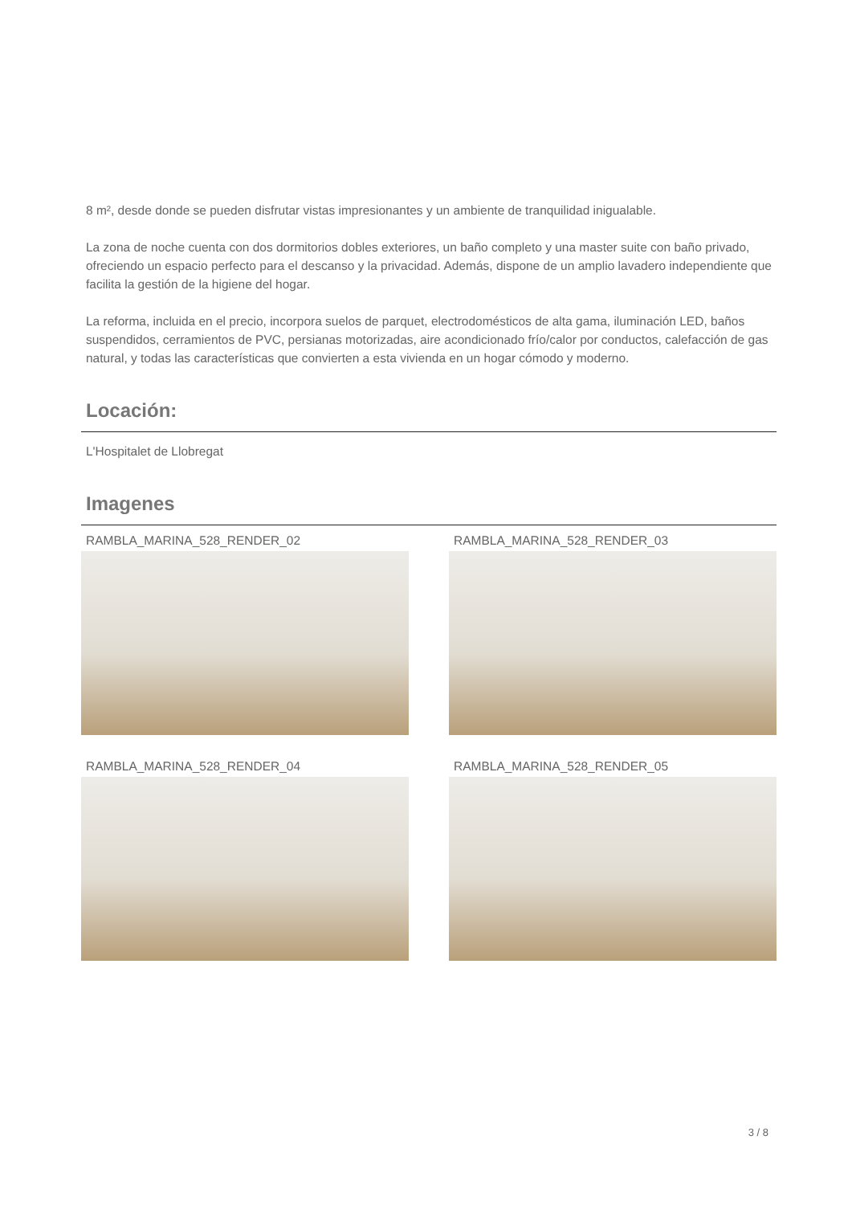8 m², desde donde se pueden disfrutar vistas impresionantes y un ambiente de tranquilidad inigualable.
La zona de noche cuenta con dos dormitorios dobles exteriores, un baño completo y una master suite con baño privado, ofreciendo un espacio perfecto para el descanso y la privacidad. Además, dispone de un amplio lavadero independiente que facilita la gestión de la higiene del hogar.
La reforma, incluida en el precio, incorpora suelos de parquet, electrodomésticos de alta gama, iluminación LED, baños suspendidos, cerramientos de PVC, persianas motorizadas, aire acondicionado frío/calor por conductos, calefacción de gas natural, y todas las características que convierten a esta vivienda en un hogar cómodo y moderno.
Locación:
L'Hospitalet de Llobregat
Imagenes
RAMBLA_MARINA_528_RENDER_02
RAMBLA_MARINA_528_RENDER_03
RAMBLA_MARINA_528_RENDER_04
RAMBLA_MARINA_528_RENDER_05
3 / 8